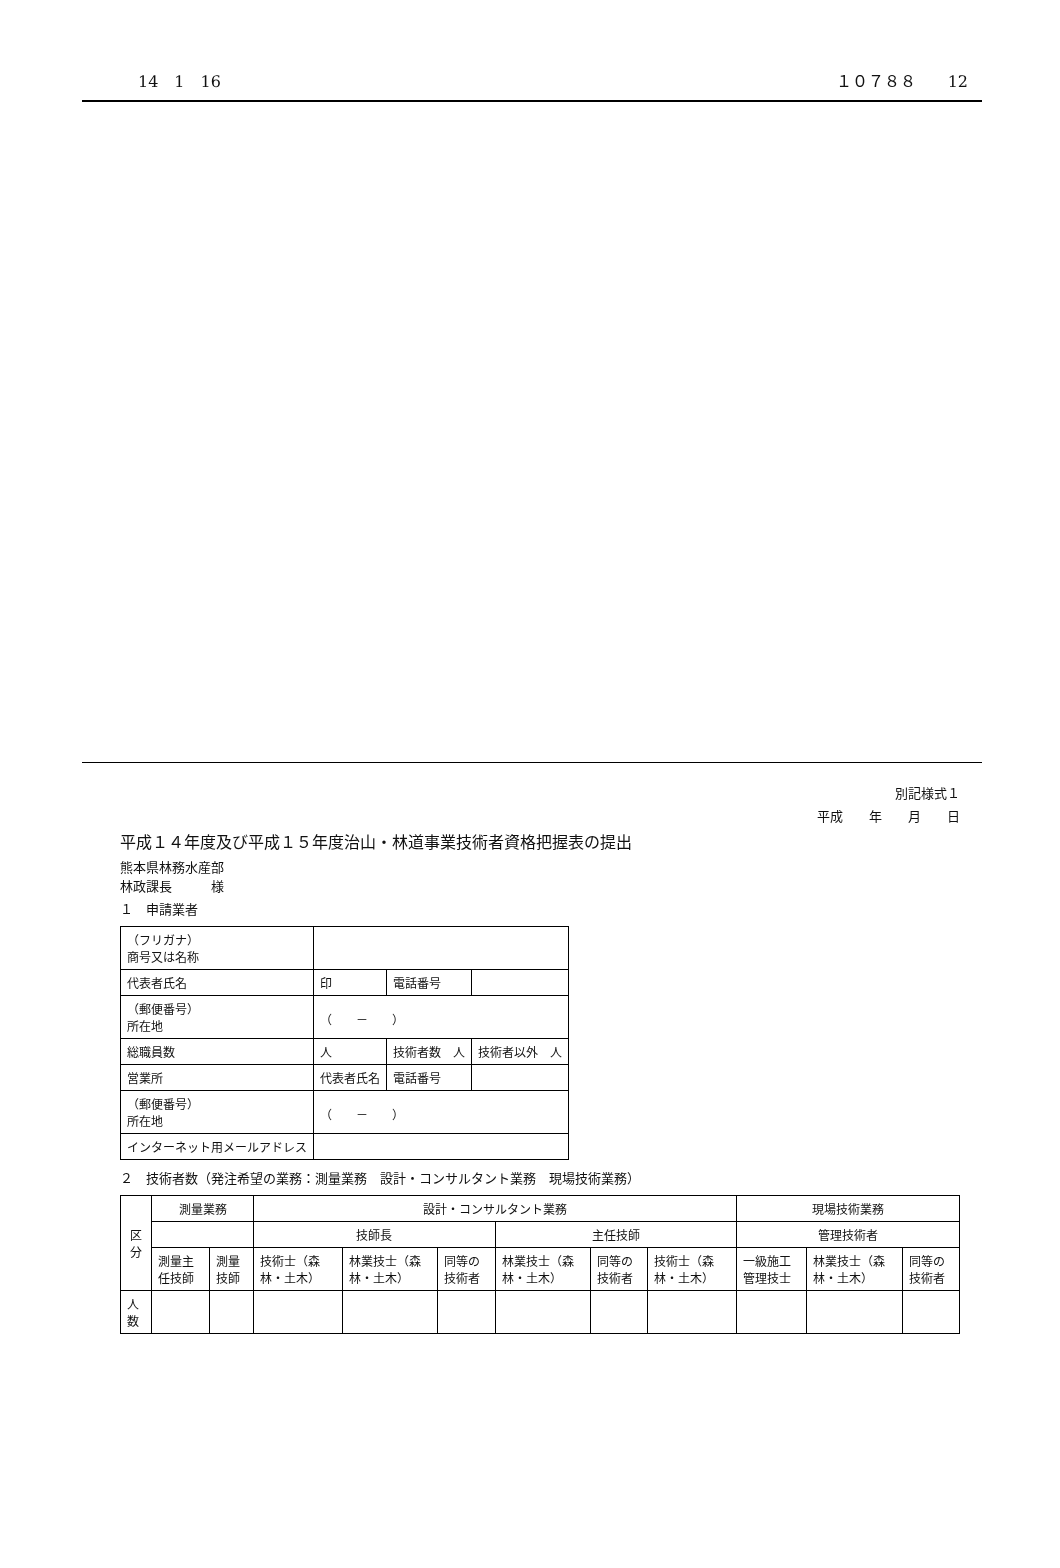14　1　16 １０７８８　　12
別記様式１
平成　　年　　月　　日
平成１４年度及び平成１５年度治山・林道事業技術者資格把握表の提出
熊本県林務水産部
林政課長　　　様
１　申請業者
| （フリガナ） 商号又は名称 | | | |
| 代表者氏名 | 印 | 電話番号 | |
| （郵便番号） 所在地 | （ － ） | | |
| 総職員数 | 人 | 技術者数 人 | 技術者以外 人 |
| 営業所 | 代表者氏名 | 電話番号 | |
| （郵便番号） 所在地 | （ － ） | | |
| インターネット用メールアドレス | | | |
２　技術者数（発注希望の業務：測量業務　設計・コンサルタント業務　現場技術業務）
| 区分 | 測量業務 | | 設計・コンサルタント業務 | | | | | | 現場技術業務 | | |
| --- | --- | --- | --- | --- | --- | --- | --- | --- | --- | --- | --- |
| | | | 技師長 | | | 主任技師 | | | 管理技術者 | | |
| | 測量主任技師 | 測量技師 | 技術士（森林・土木） | 林業技士（森林・土木） | 同等の技術者 | 林業技士（森林・土木） | 同等の技術者 | 技術士（森林・土木） | 一級施工管理技士 | 林業技士（森林・土木） | 同等の技術者 |
| 人数 | | | | | | | | | | | |